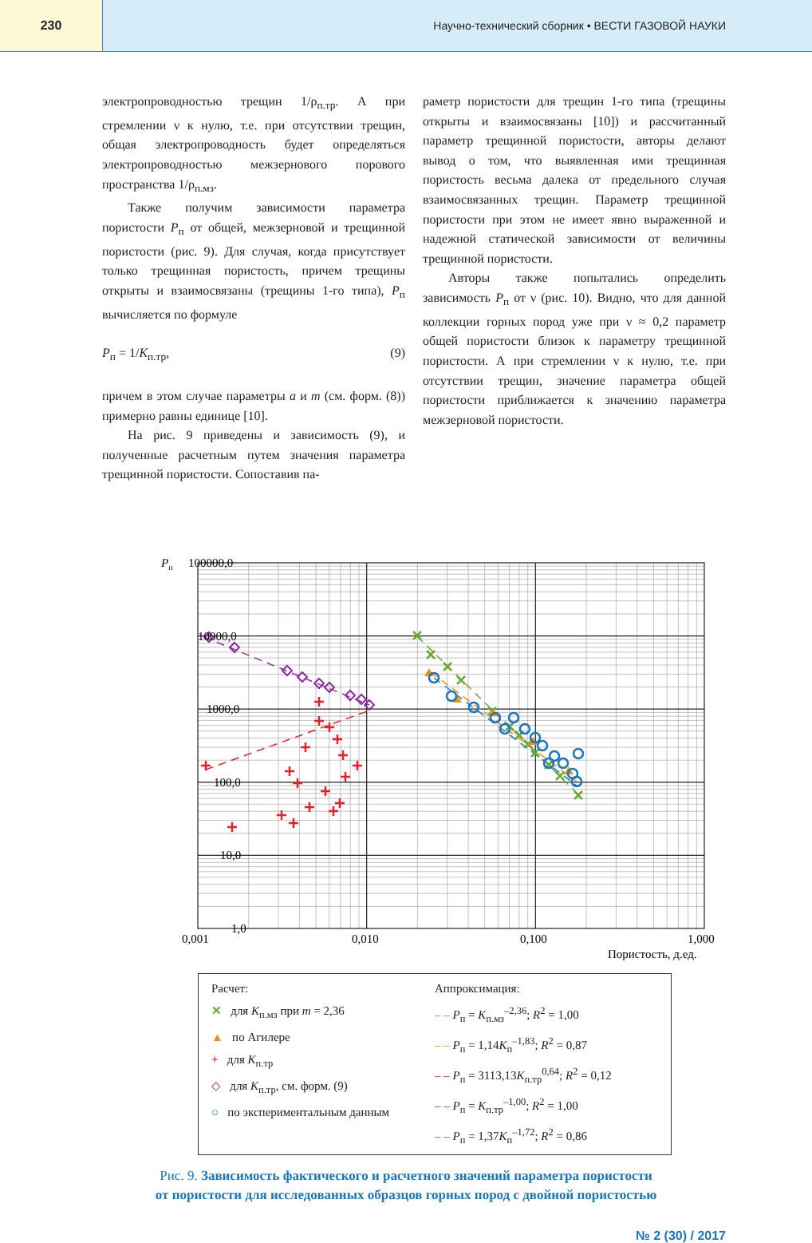230 Научно-технический сборник • ВЕСТИ ГАЗОВОЙ НАУКИ
электропроводностью трещин 1/ρ<sub>п.тр</sub>. А при стремлении ν к нулю, т.е. при отсутствии трещин, общая электропроводность будет определяться электропроводностью межзернового порового пространства 1/ρ<sub>п.мз</sub>.
Также получим зависимости параметра пористости P<sub>п</sub> от общей, межзерновой и трещинной пористости (рис. 9). Для случая, когда присутствует только трещинная пористость, причем трещины открыты и взаимосвязаны (трещины 1-го типа), P<sub>п</sub> вычисляется по формуле
P<sub>п</sub> = 1/K<sub>п.тр</sub>, (9)
причем в этом случае параметры a и m (см. форм. (8)) примерно равны единице [10].
На рис. 9 приведены и зависимость (9), и полученные расчетным путем значения параметра трещинной пористости. Сопоставив па-
раметр пористости для трещин 1-го типа (трещины открыты и взаимосвязаны [10]) и рассчитанный параметр трещинной пористости, авторы делают вывод о том, что выявленная ими трещинная пористость весьма далека от предельного случая взаимосвязанных трещин. Параметр трещинной пористости при этом не имеет явно выраженной и надежной статической зависимости от величины трещинной пористости.
Авторы также попытались определить зависимость P<sub>п</sub> от ν (рис. 10). Видно, что для данной коллекции горных пород уже при ν ≈ 0,2 параметр общей пористости близок к параметру трещинной пористости. А при стремлении ν к нулю, т.е. при отсутствии трещин, значение параметра общей пористости приближается к значению параметра межзерновой пористости.
Pп
100000,0
10000,0
1000,0
100,0
10,0
1,0
0,001
0,010
0,100
1,000
Пористость, д.ед.
Расчет:
✕ для K<sub>п.мз</sub> при m = 2,36
▲ по Агилере
+ для K<sub>п.тр</sub>
◇ для K<sub>п.тр</sub>, см. форм. (9)
○ по экспериментальным данным
Аппроксимация:
– – P<sub>п</sub> = K<sub>п.мз</sub><sup>–2,36</sup>; R<sup>2</sup> = 1,00
– – P<sub>п</sub> = 1,14K<sub>п</sub><sup>–1,83</sup>; R<sup>2</sup> = 0,87
– – P<sub>п</sub> = 3113,13K<sub>п.тр</sub><sup>0,64</sup>; R<sup>2</sup> = 0,12
– – P<sub>п</sub> = K<sub>п.тр</sub><sup>–1,00</sup>; R<sup>2</sup> = 1,00
– – P<sub>п</sub> = 1,37K<sub>п</sub><sup>–1,72</sup>; R<sup>2</sup> = 0,86
Рис. 9. Зависимость фактического и расчетного значений параметра пористости
от пористости для исследованных образцов горных пород с двойной пористостью
№ 2 (30) / 2017